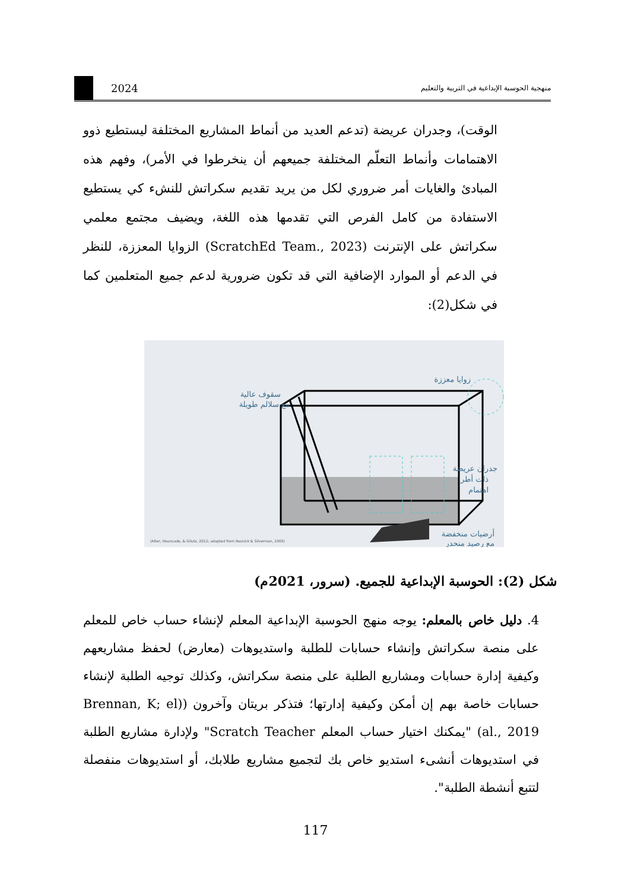2024
منهجية الحوسبة الإبداعية في التربية والتعليم
الوقت)، وجدران عريضة (تدعم العديد من أنماط المشاريع المختلفة ليستطيع ذوو الاهتمامات وأنماط التعلّم المختلفة جميعهم أن ينخرطوا في الأمر)، وفهم هذه المبادئ والغايات أمر ضروري لكل من يريد تقديم سكراتش للنشء كي يستطيع الاستفادة من كامل الفرص التي تقدمها هذه اللغة، ويضيف مجتمع معلمي سكراتش على الإنترنت (ScratchEd Team., 2023) الزوايا المعززة، للنظر في الدعم أو الموارد الإضافية التي قد تكون ضرورية لدعم جميع المتعلمين كما في شكل(2):
زوايا معززة
سقوف عالية
مع سلالم طويلة
جدران عريضة
ذات أطر
اهتمام
أرضيات منخفضة
مع رصيد منحدر
(Alter, Houncade, & Gilutz, 2012; adapted from Resnick & Silverman, 2005)
شكل (2): الحوسبة الإبداعية للجميع. (سرور، 2021م)
4. دليل خاص بالمعلم: يوجه منهج الحوسبة الإبداعية المعلم لإنشاء حساب خاص للمعلم على منصة سكراتش وإنشاء حسابات للطلبة واستديوهات (معارض) لحفظ مشاريعهم وكيفية إدارة حسابات ومشاريع الطلبة على منصة سكراتش، وكذلك توجيه الطلبة لإنشاء حسابات خاصة بهم إن أمكن وكيفية إدارتها؛ فتذكر بريتان وآخرون ((Brennan, K; el al., 2019) "يمكنك اختيار حساب المعلم Scratch Teacher" ولإدارة مشاريع الطلبة في استديوهات أنشىء استديو خاص بك لتجميع مشاريع طلابك، أو استديوهات منفصلة لتتبع أنشطة الطلبة".
117